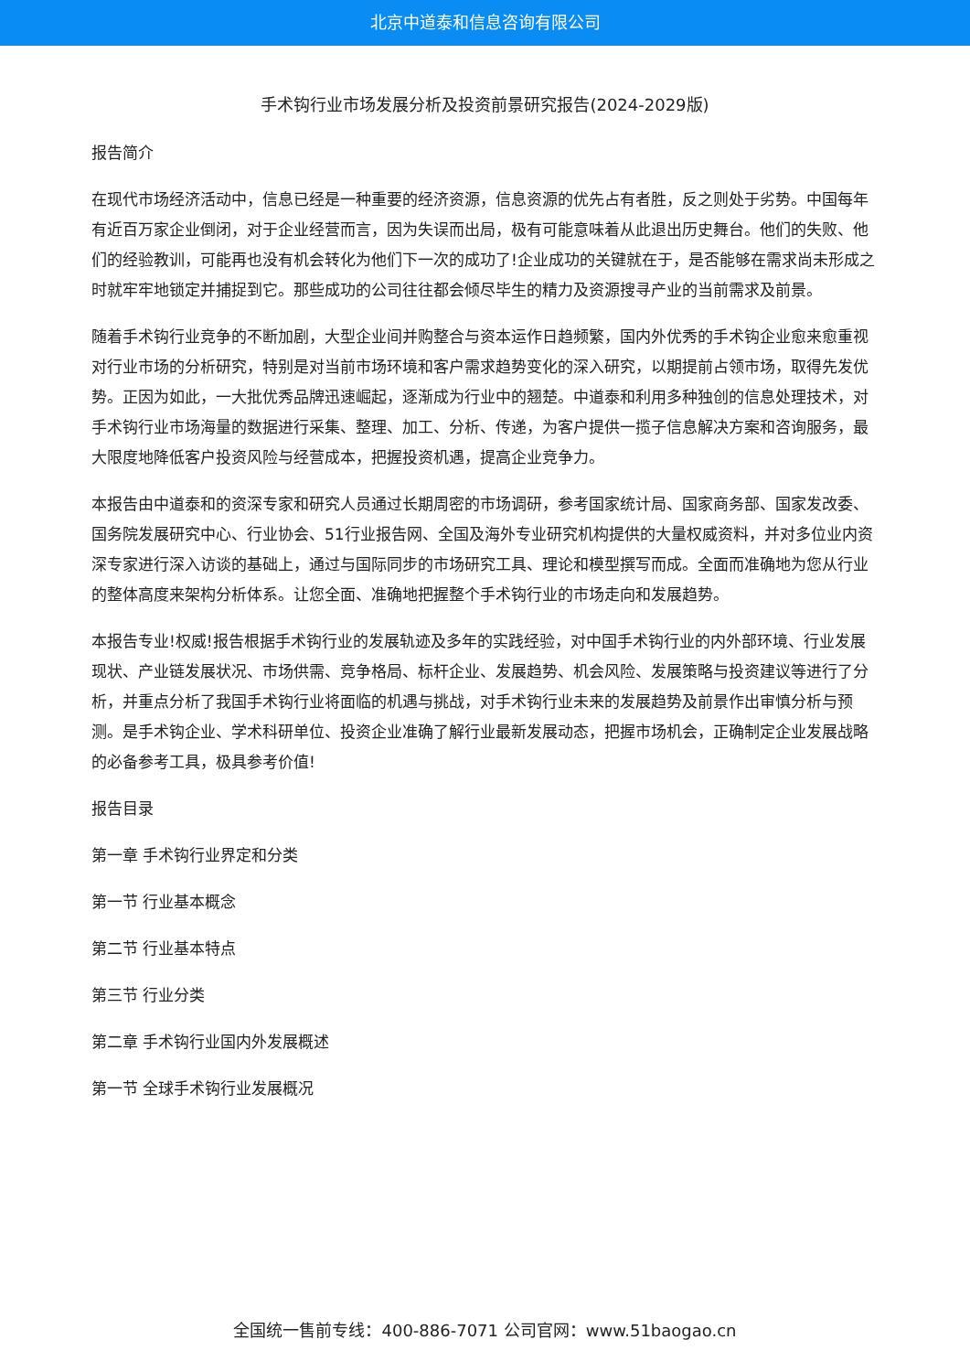北京中道泰和信息咨询有限公司
手术钩行业市场发展分析及投资前景研究报告(2024-2029版)
报告简介
在现代市场经济活动中，信息已经是一种重要的经济资源，信息资源的优先占有者胜，反之则处于劣势。中国每年有近百万家企业倒闭，对于企业经营而言，因为失误而出局，极有可能意味着从此退出历史舞台。他们的失败、他们的经验教训，可能再也没有机会转化为他们下一次的成功了!企业成功的关键就在于，是否能够在需求尚未形成之时就牢牢地锁定并捕捉到它。那些成功的公司往往都会倾尽毕生的精力及资源搜寻产业的当前需求及前景。
随着手术钩行业竞争的不断加剧，大型企业间并购整合与资本运作日趋频繁，国内外优秀的手术钩企业愈来愈重视对行业市场的分析研究，特别是对当前市场环境和客户需求趋势变化的深入研究，以期提前占领市场，取得先发优势。正因为如此，一大批优秀品牌迅速崛起，逐渐成为行业中的翘楚。中道泰和利用多种独创的信息处理技术，对手术钩行业市场海量的数据进行采集、整理、加工、分析、传递，为客户提供一揽子信息解决方案和咨询服务，最大限度地降低客户投资风险与经营成本，把握投资机遇，提高企业竞争力。
本报告由中道泰和的资深专家和研究人员通过长期周密的市场调研，参考国家统计局、国家商务部、国家发改委、国务院发展研究中心、行业协会、51行业报告网、全国及海外专业研究机构提供的大量权威资料，并对多位业内资深专家进行深入访谈的基础上，通过与国际同步的市场研究工具、理论和模型撰写而成。全面而准确地为您从行业的整体高度来架构分析体系。让您全面、准确地把握整个手术钩行业的市场走向和发展趋势。
本报告专业!权威!报告根据手术钩行业的发展轨迹及多年的实践经验，对中国手术钩行业的内外部环境、行业发展现状、产业链发展状况、市场供需、竞争格局、标杆企业、发展趋势、机会风险、发展策略与投资建议等进行了分析，并重点分析了我国手术钩行业将面临的机遇与挑战，对手术钩行业未来的发展趋势及前景作出审慎分析与预测。是手术钩企业、学术科研单位、投资企业准确了解行业最新发展动态，把握市场机会，正确制定企业发展战略的必备参考工具，极具参考价值!
报告目录
第一章 手术钩行业界定和分类
第一节 行业基本概念
第二节 行业基本特点
第三节 行业分类
第二章 手术钩行业国内外发展概述
第一节 全球手术钩行业发展概况
全国统一售前专线：400-886-7071 公司官网：www.51baogao.cn